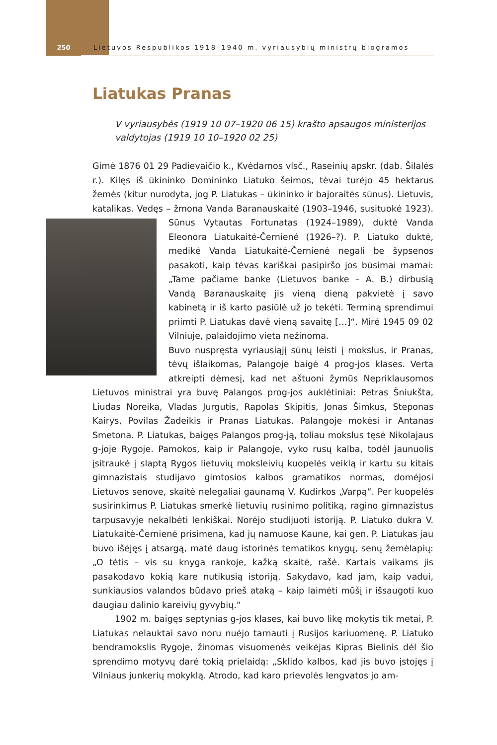250 Lietuvos Respublikos 1918–1940 m. vyriausybių ministrų biogramos
Liatukas Pranas
V vyriausybės (1919 10 07–1920 06 15) krašto apsaugos ministerijos valdytojas (1919 10 10–1920 02 25)
Gimė 1876 01 29 Padievaičio k., Kvėdarnos vlsč., Raseinių apskr. (dab. Šilalės r.). Kilęs iš ūkininko Domininko Liatuko šeimos, tėvai turėjo 45 hektarus žemės (kitur nurodyta, jog P. Liatukas – ūkininko ir bajoraitės sūnus). Lietuvis, katalikas. Vedęs – žmona Vanda Baranauskaitė (1903–1946, susituokė 1923). Sūnus Vytautas Fortunatas (1924–1989), duktė Vanda Eleonora Liatukaitė-Černienė (1926–?). P. Liatuko duktė, medikė Vanda Liatukaitė-Černienė negali be šypsenos pasakoti, kaip tėvas kariškai pasipiršo jos būsimai mamai: „Tame pačiame banke (Lietuvos banke – A. B.) dirbusią Vandą Baranauskaitę jis vieną dieną pakvietė į savo kabinetą ir iš karto pasiūlė už jo tekėti. Terminą sprendimui priimti P. Liatukas davė vieną savaitę […]“. Mirė 1945 09 02 Vilniuje, palaidojimo vieta nežinoma.
Buvo nuspręsta vyriausiąjį sūnų leisti į mokslus, ir Pranas, tėvų išlaikomas, Palangoje baigė 4 prog-jos klases. Verta atkreipti dėmesį, kad net aštuoni žymūs Nepriklausomos Lietuvos ministrai yra buvę Palangos prog-jos auklėtiniai: Petras Šniukšta, Liudas Noreika, Vladas Jurgutis, Rapolas Skipitis, Jonas Šimkus, Steponas Kairys, Povilas Žadeikis ir Pranas Liatukas. Palangoje mokėsi ir Antanas Smetona. P. Liatukas, baigęs Palangos prog-ją, toliau mokslus tęsė Nikolajaus g-joje Rygoje. Pamokos, kaip ir Palangoje, vyko rusų kalba, todėl jaunuolis įsitraukė į slaptą Rygos lietuvių moksleivių kuopelės veiklą ir kartu su kitais gimnazistais studijavo gimtosios kalbos gramatikos normas, domėjosi Lietuvos senove, skaitė nelegaliai gaunamą V. Kudirkos „Varpą“. Per kuopelės susirinkimus P. Liatukas smerkė lietuvių rusinimo politiką, ragino gimnazistus tarpusavyje nekalbėti lenkiškai. Norėjo studijuoti istoriją. P. Liatuko dukra V. Liatukaitė-Černienė prisimena, kad jų namuose Kaune, kai gen. P. Liatukas jau buvo išėjęs į atsargą, matė daug istorinės tematikos knygų, senų žemėlapių: „O tėtis – vis su knyga rankoje, kažką skaitė, rašė. Kartais vaikams jis pasakodavo kokią kare nutikusią istoriją. Sakydavo, kad jam, kaip vadui, sunkiausios valandos būdavo prieš ataką – kaip laimėti mūšį ir išsaugoti kuo daugiau dalinio kareivių gyvybių.“
1902 m. baigęs septynias g-jos klases, kai buvo likę mokytis tik metai, P. Liatukas nelauktai savo noru nuėjo tarnauti į Rusijos kariuomenę. P. Liatuko bendramokslis Rygoje, žinomas visuomenės veikėjas Kipras Bielinis dėl šio sprendimo motyvų darė tokią prielaidą: „Sklido kalbos, kad jis buvo įstojęs į Vilniaus junkerių mokyklą. Atrodo, kad karo prievolės lengvatos jo am-